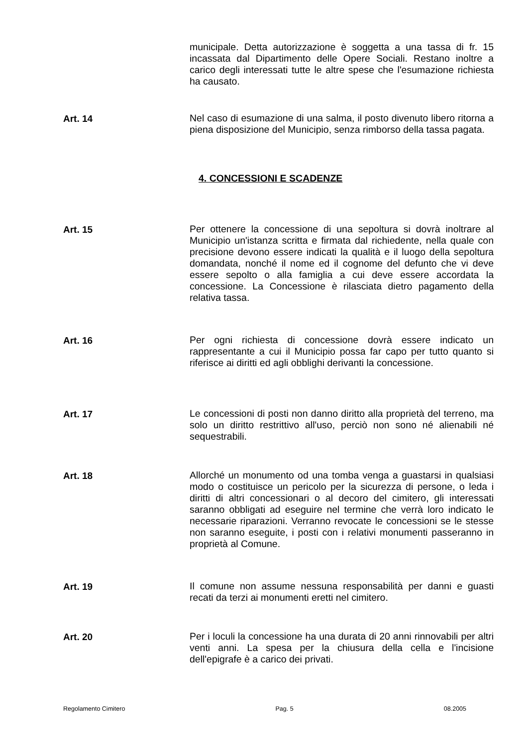municipale. Detta autorizzazione è soggetta a una tassa di fr. 15 incassata dal Dipartimento delle Opere Sociali. Restano inoltre a carico degli interessati tutte le altre spese che l'esumazione richiesta ha causato.
Art. 14
Nel caso di esumazione di una salma, il posto divenuto libero ritorna a piena disposizione del Municipio, senza rimborso della tassa pagata.
4. CONCESSIONI E SCADENZE
Art. 15
Per ottenere la concessione di una sepoltura si dovrà inoltrare al Municipio un'istanza scritta e firmata dal richiedente, nella quale con precisione devono essere indicati la qualità e il luogo della sepoltura domandata, nonché il nome ed il cognome del defunto che vi deve essere sepolto o alla famiglia a cui deve essere accordata la concessione. La Concessione è rilasciata dietro pagamento della relativa tassa.
Art. 16
Per ogni richiesta di concessione dovrà essere indicato un rappresentante a cui il Municipio possa far capo per tutto quanto si riferisce ai diritti ed agli obblighi derivanti la concessione.
Art. 17
Le concessioni di posti non danno diritto alla proprietà del terreno, ma solo un diritto restrittivo all'uso, perciò non sono né alienabili né sequestrabili.
Art. 18
Allorché un monumento od una tomba venga a guastarsi in qualsiasi modo o costituisce un pericolo per la sicurezza di persone, o leda i diritti di altri concessionari o al decoro del cimitero, gli interessati saranno obbligati ad eseguire nel termine che verrà loro indicato le necessarie riparazioni. Verranno revocate le concessioni se le stesse non saranno eseguite, i posti con i relativi monumenti passeranno in proprietà al Comune.
Art. 19
Il comune non assume nessuna responsabilità per danni e guasti recati da terzi ai monumenti eretti nel cimitero.
Art. 20
Per i loculi la concessione ha una durata di 20 anni rinnovabili per altri venti anni. La spesa per la chiusura della cella e l'incisione dell'epigrafe è a carico dei privati.
Regolamento Cimitero Pag. 5 08.2005